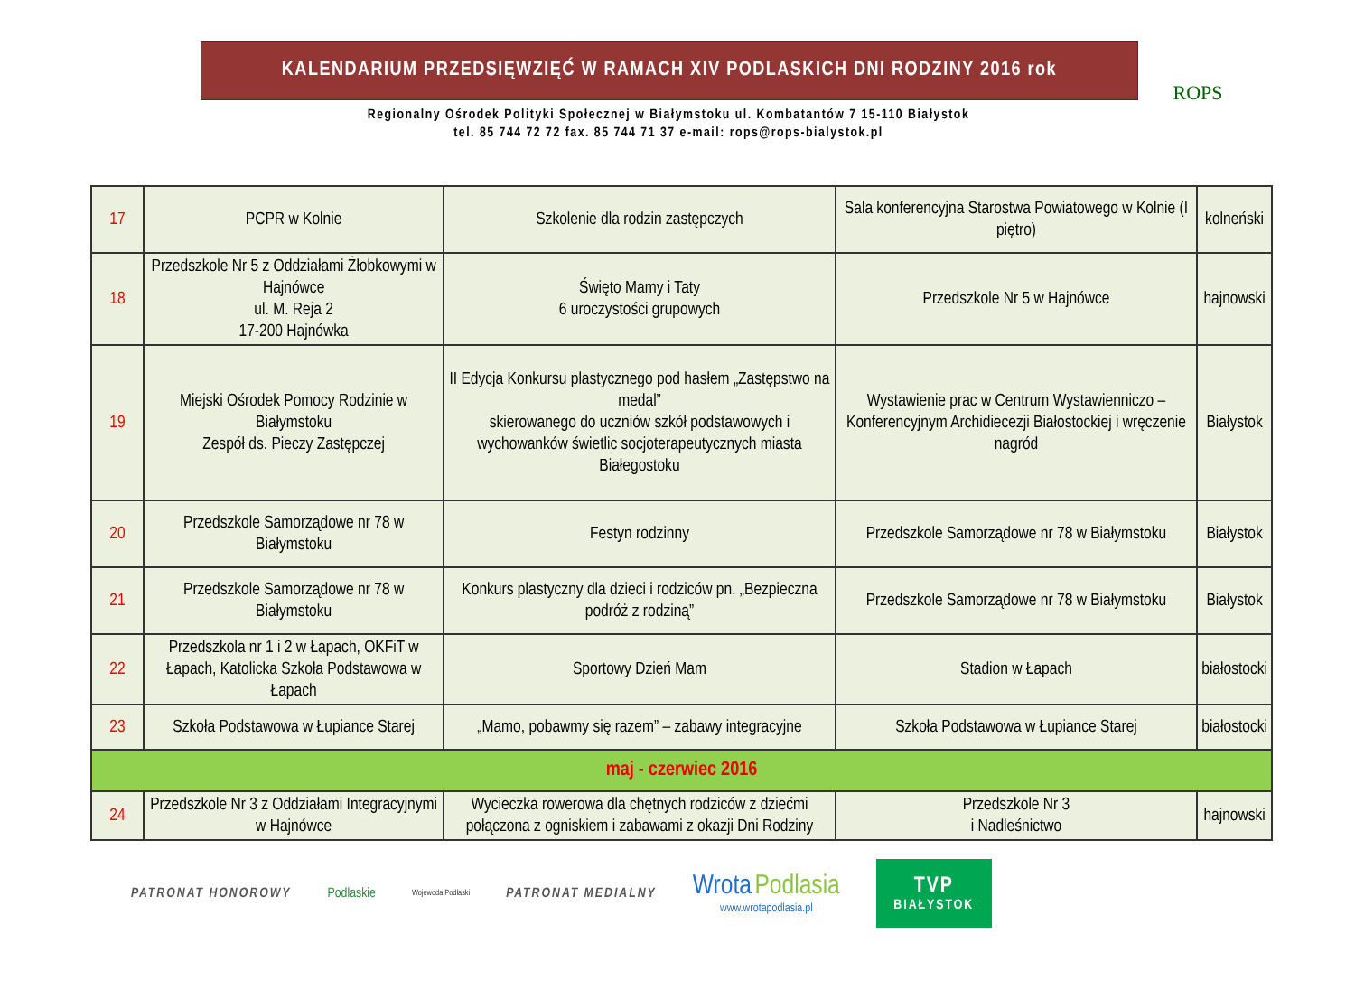ROPS
KALENDARIUM PRZEDSIĘWZIĘĆ W RAMACH XIV PODLASKICH DNI RODZINY 2016 rok
Regionalny Ośrodek Polityki Społecznej w Białymstoku ul. Kombatantów 7 15-110 Białystok
tel. 85 744 72 72 fax. 85 744 71 37 e-mail: rops@rops-bialystok.pl
| 17 | PCPR w Kolnie | Szkolenie dla rodzin zastępczych | Sala konferencyjna Starostwa Powiatowego w Kolnie (I piętro) | kolneński |
| 18 | Przedszkole Nr 5 z Oddziałami Żłobkowymi w Hajnówce ul. M. Reja 2 17-200 Hajnówka | Święto Mamy i Taty 6 uroczystości grupowych | Przedszkole Nr 5 w Hajnówce | hajnowski |
| 19 | Miejski Ośrodek Pomocy Rodzinie w Białymstoku Zespół ds. Pieczy Zastępczej | II Edycja Konkursu plastycznego pod hasłem „Zastępstwo na medal” skierowanego do uczniów szkół podstawowych i wychowanków świetlic socjoterapeutycznych miasta Białegostoku | Wystawienie prac w Centrum Wystawienniczo – Konferencyjnym Archidiecezji Białostockiej i wręczenie nagród | Białystok |
| 20 | Przedszkole Samorządowe nr 78 w Białymstoku | Festyn rodzinny | Przedszkole Samorządowe nr 78 w Białymstoku | Białystok |
| 21 | Przedszkole Samorządowe nr 78 w Białymstoku | Konkurs plastyczny dla dzieci i rodziców pn. „Bezpieczna podróż z rodziną” | Przedszkole Samorządowe nr 78 w Białymstoku | Białystok |
| 22 | Przedszkola nr 1 i 2 w Łapach, OKFiT w Łapach, Katolicka Szkoła Podstawowa w Łapach | Sportowy Dzień Mam | Stadion w Łapach | białostocki |
| 23 | Szkoła Podstawowa w Łupiance Starej | „Mamo, pobawmy się razem” – zabawy integracyjne | Szkoła Podstawowa w Łupiance Starej | białostocki |
| maj - czerwiec 2016 | | | | |
| 24 | Przedszkole Nr 3 z Oddziałami Integracyjnymi w Hajnówce | Wycieczka rowerowa dla chętnych rodziców z dziećmi połączona z ogniskiem i zabawami z okazji Dni Rodziny | Przedszkole Nr 3 i Nadleśnictwo | hajnowski |
PATRONAT HONOROWY Podlaskie Wojewoda Podlaski PATRONAT MEDIALNY Wrota Podlasia
www.wrotapodlasia.pl
TVP
BIAŁYSTOK